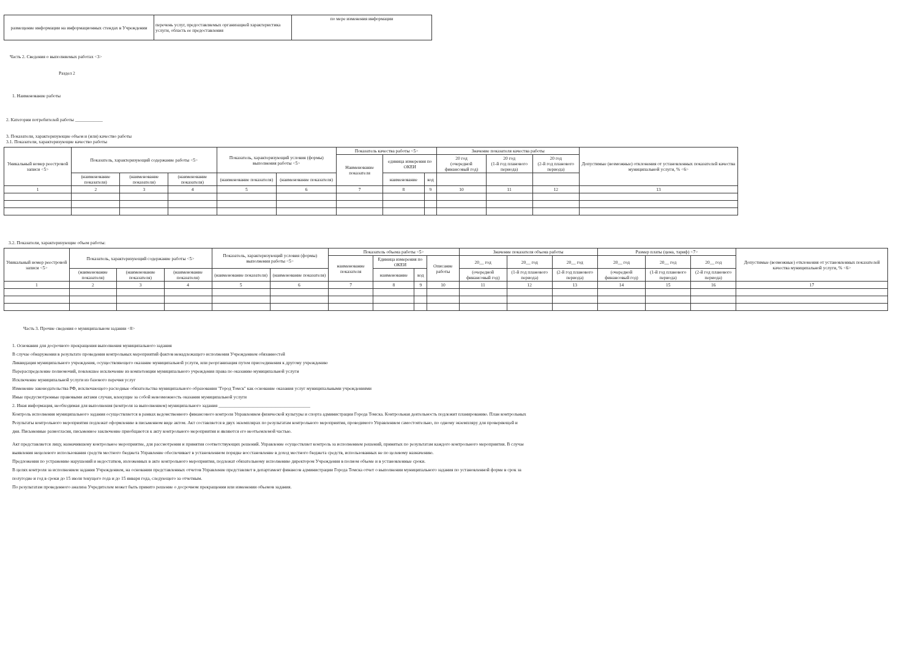| размещение информации на информационных стендах в Учреждении | перечень услуг, предоставляемых организацией характеристика услуги, область ее предоставления | по мере изменения информации |
Часть 2. Сведения о выполняемых работах <3>
Раздел 2
1. Наименование работы
2. Категории потребителей работы ____________
3. Показатели, характеризующие объем и (или) качество работы
3.1. Показатели, характеризующие качество работы
| Уникальный номер реестровой записи <5> | Показатель, характеризующий содержание работы <5> | | | Показатель, характеризующий условия (формы) выполнения работы <5> | | Показатель качества работы <5> | | | Значение показателя качества работы | | | Допустимые (возможные) отклонения от установленных показателей качества муниципальной услуги, % <6> |
| --- | --- | --- | --- | --- | --- | --- | --- | --- | --- | --- | --- | --- |
| | | | | | | Наименование показателя | единица измерения по ОКЕИ | | 20 год (очередной финансовый год) | 20 год (1-й год планового периода) | 20 год (2-й год планового периода) | |
| | (наименование показателя) | (наименование показателя) | (наименование показателя) | (наименование показателя) | (наименование показателя) | | наименование | код | | | | |
| 1 | 2 | 3 | 4 | 5 | 6 | 7 | 8 | 9 | 10 | 11 | 12 | 13 |
3.2. Показатели, характеризующие объем работы:
| Уникальный номер реестровой записи <5> | Показатель, характеризующий содержание работы <5> | | | Показатель, характеризующий условия (формы) выполнения работы <5> | | Показатель объема работы <5> | | | | Значение показателя объема работы | | | Размер платы (цена, тариф) <7> | | | Допустимые (возможные) отклонения от установленных показателей качества муниципальной услуги, % <6> |
| --- | --- | --- | --- | --- | --- | --- | --- | --- | --- | --- | --- | --- | --- | --- | --- | --- |
| | | | | | | наименование показателя | Единица измерения по ОКЕИ | | Описание работы | 20__ год | 20__ год | 20__ год | 20__ год | 20__ год | 20__ год | |
| | (наименование показателя) | (наименование показателя) | (наименование показателя) | (наименование показателя) | (наименование показателя) | | наименование | код | | (очередной финансовый год) | (1-й год планового периода) | (2-й год планового периода) | (очередной финансовый год) | (1-й год планового периода) | (2-й год планового периода) | |
| 1 | 2 | 3 | 4 | 5 | 6 | 7 | 8 | 9 | 10 | 11 | 12 | 13 | 14 | 15 | 16 | 17 |
Часть 3. Прочие сведения о муниципальном задании <8>
1. Основания для досрочного прекращения выполнения муниципального задания
В случае обнаружения в результате проведения контрольных мероприятий фактов ненадлежащего исполнения Учреждением обязанностей
Ликвидация муниципального учреждения, осуществляющего оказание муниципальной услуги, или реорганизация путем присоединения к другому учреждению
Перераспределение полномочий, повлекшее исключение из компетенции муниципального учреждения права по оказанию муниципальной услуги
Исключение муниципальной услуги из базового перечня услуг
Изменение законодательства РФ, исключающего расходные обязательства муниципального образования "Город Томск" как основание оказания услуг муниципальными учреждениями
Иные предусмотренные правовыми актами случаи, влекущие за собой невозможность оказания муниципальной услуги
2. Иная информация, необходимая для выполнения (контроля за выполнением) муниципального задания ________________________________________
Контроль исполнения муниципального задания осуществляется в рамках ведомственного финансового контроля Управлением физической культуры и спорта администрации Города Томска. Контрольная деятельность подлежит планированию. План контрольных
Результаты контрольного мероприятия подлежат оформлению в письменном виде актом. Акт составляется в двух экземплярах по результатам контрольного мероприятия, проводимого Управлением самостоятельно, по одному экземпляру для проверяющей и
дня. Письменные разногласия, письменное заключение приобщаются к акту контрольного мероприятия и являются его неотъемлемой частью.
Акт представляется лицу, назначившему контрольное мероприятие, для рассмотрения и принятия соответствующих решений. Управление осуществляет контроль за исполнением решений, принятых по результатам каждого контрольного мероприятия. В случае
выявления нецелевого использования средств местного бюджета Управление обеспечивает в установленном порядке восстановление в доход местного бюджета средств, использованных не по целевому назначению.
Предложения по устранению нарушений и недостатков, изложенных в акте контрольного мероприятия, подлежат обязательному исполнению директором Учреждения в полном объеме и в установленные сроки.
В целях контроля за исполнением задания Учреждением, на основании представленных отчетов Управление представляет в департамент финансов администрации Города Томска отчет о выполнении муниципального задания по установленной форме в срок за
полугодие и год в сроки до 15 июля текущего года и до 15 января года, следующего за отчетным.
По результатам проведенного анализа Учредителем может быть принято решение о досрочном прекращении или изменении объемов задания.